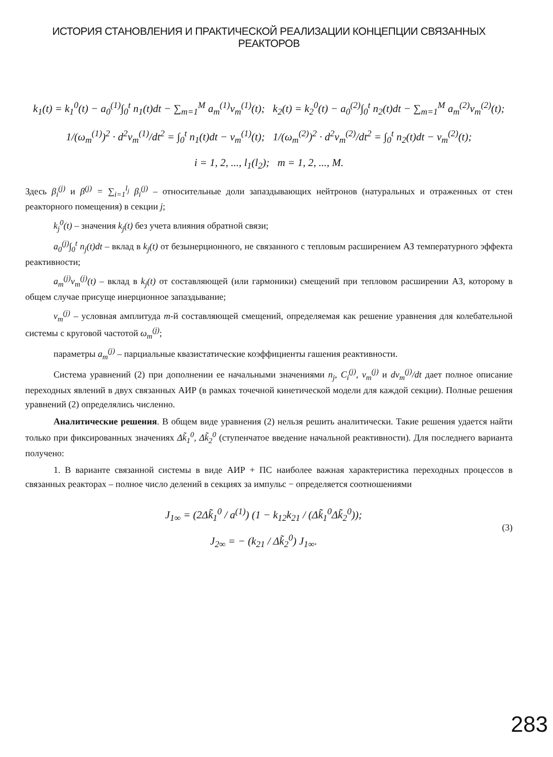ИСТОРИЯ СТАНОВЛЕНИЯ И ПРАКТИЧЕСКОЙ РЕАЛИЗАЦИИ КОНЦЕПЦИИ СВЯЗАННЫХ РЕАКТОРОВ
k<sub>1</sub>(t) = k<sub>1</sub><sup>0</sup>(t) − a<sub>0</sub><sup>(1)</sup>∫<sub>0</sub><sup>t</sup> n<sub>1</sub>(t)dt − ∑<sub>m=1</sub><sup>M</sup> a<sub>m</sub><sup>(1)</sup>ν<sub>m</sub><sup>(1)</sup>(t); k<sub>2</sub>(t) = k<sub>2</sub><sup>0</sup>(t) − a<sub>0</sub><sup>(2)</sup>∫<sub>0</sub><sup>t</sup> n<sub>2</sub>(t)dt − ∑<sub>m=1</sub><sup>M</sup> a<sub>m</sub><sup>(2)</sup>ν<sub>m</sub><sup>(2)</sup>(t);
1/(ω<sub>m</sub><sup>(1)</sup>)<sup>2</sup> · d<sup>2</sup>ν<sub>m</sub><sup>(1)</sup>/dt<sup>2</sup> = ∫<sub>0</sub><sup>t</sup> n<sub>1</sub>(t)dt − ν<sub>m</sub><sup>(1)</sup>(t); 1/(ω<sub>m</sub><sup>(2)</sup>)<sup>2</sup> · d<sup>2</sup>ν<sub>m</sub><sup>(2)</sup>/dt<sup>2</sup> = ∫<sub>0</sub><sup>t</sup> n<sub>2</sub>(t)dt − ν<sub>m</sub><sup>(2)</sup>(t);
i = 1, 2, ..., l<sub>1</sub>(l<sub>2</sub>); m = 1, 2, ..., M.
Здесь β<sub>i</sub><sup>(j)</sup> и β<sup>(j)</sup> = ∑<sub>i=1</sub><sup>l<sub>j</sub></sup> β<sub>i</sub><sup>(j)</sup> – относительные доли запаздывающих нейтронов (натуральных и отраженных от стен реакторного помещения) в секции j;
k<sub>j</sub><sup>0</sup>(t) – значения k<sub>j</sub>(t) без учета влияния обратной связи;
a<sub>0</sub><sup>(j)</sup>∫<sub>0</sub><sup>t</sup> n<sub>j</sub>(t)dt – вклад в k<sub>j</sub>(t) от безынерционного, не связанного с тепловым расширением АЗ температурного эффекта реактивности;
a<sub>m</sub><sup>(j)</sup>ν<sub>m</sub><sup>(j)</sup>(t) – вклад в k<sub>j</sub>(t) от составляющей (или гармоники) смещений при тепловом расширении АЗ, которому в общем случае присуще инерционное запаздывание;
ν<sub>m</sub><sup>(j)</sup> – условная амплитуда m-й составляющей смещений, определяемая как решение уравнения для колебательной системы с круговой частотой ω<sub>m</sub><sup>(j)</sup>;
параметры a<sub>m</sub><sup>(j)</sup> – парциальные квазистатические коэффициенты гашения реактивности.
Система уравнений (2) при дополнении ее начальными значениями n<sub>j</sub>, C<sub>i</sub><sup>(j)</sup>, ν<sub>m</sub><sup>(j)</sup> и dν<sub>m</sub><sup>(j)</sup>/dt дает полное описание переходных явлений в двух связанных АИР (в рамках точечной кинетической модели для каждой секции). Полные решения уравнений (2) определялись численно.
Аналитические решения. В общем виде уравнения (2) нельзя решить аналитически. Такие решения удается найти только при фиксированных значениях Δk̃<sub>1</sub><sup>0</sup>, Δk̃<sub>2</sub><sup>0</sup> (ступенчатое введение начальной реактивности). Для последнего варианта получено:
1. В варианте связанной системы в виде АИР + ПС наиболее важная характеристика переходных процессов в связанных реакторах – полное число делений в секциях за импульс − определяется соотношениями
J<sub>1∞</sub> = (2Δk̃<sub>1</sub><sup>0</sup> / a<sup>(1)</sup>) (1 − k<sub>12</sub>k<sub>21</sub> / (Δk̃<sub>1</sub><sup>0</sup>Δk̃<sub>2</sub><sup>0</sup>));
J<sub>2∞</sub> = − (k<sub>21</sub> / Δk̃<sub>2</sub><sup>0</sup>) J<sub>1∞</sub>.
(3)
283